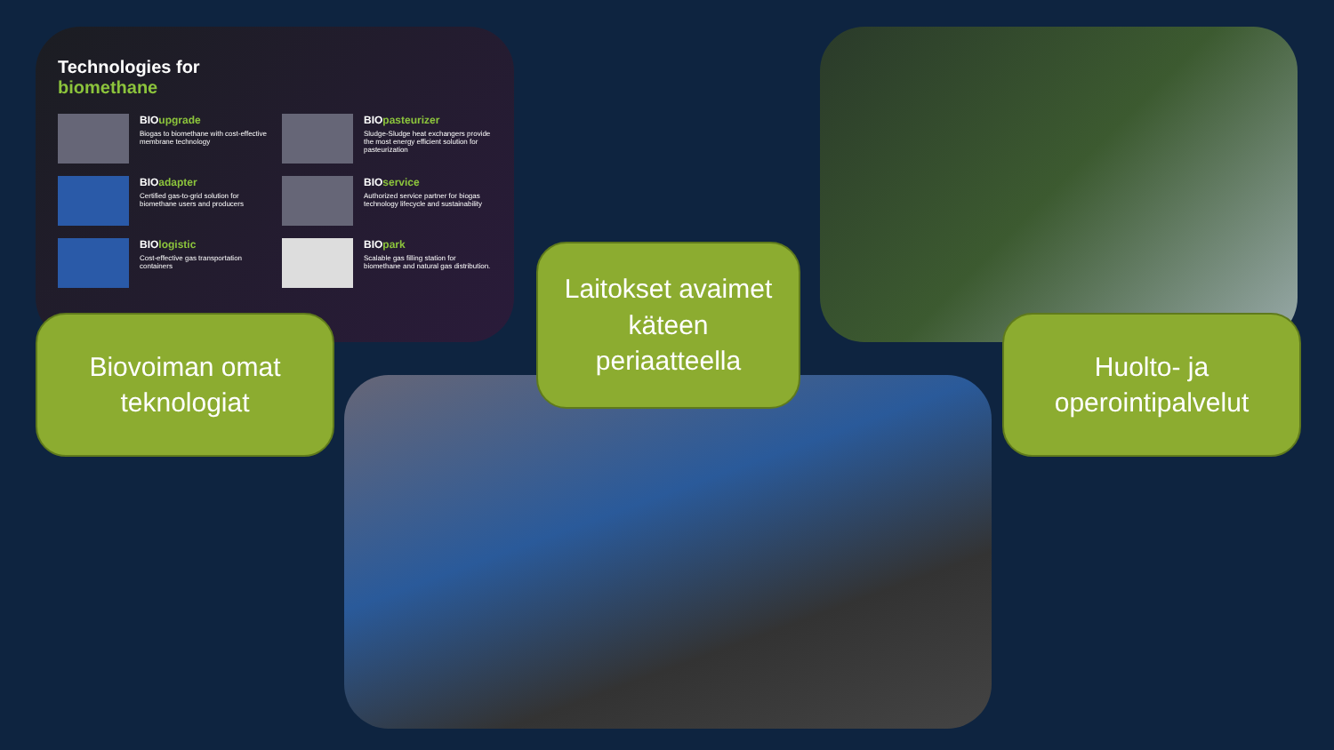Technologies for
biomethane
BIOupgrade
Biogas to biomethane with cost-effective membrane technology
BIOpasteurizer
Sludge-Sludge heat exchangers provide the most energy efficient solution for pasteurization
BIOadapter
Certified gas-to-grid solution for biomethane users and producers
BIOservice
Authorized service partner for biogas technology lifecycle and sustainability
BIOlogistic
Cost-effective gas transportation containers
BIOpark
Scalable gas filling station for biomethane and natural gas distribution.
Biovoiman omat
teknologiat
Laitokset avaimet
käteen
periaatteella
Huolto- ja
operointipalvelut